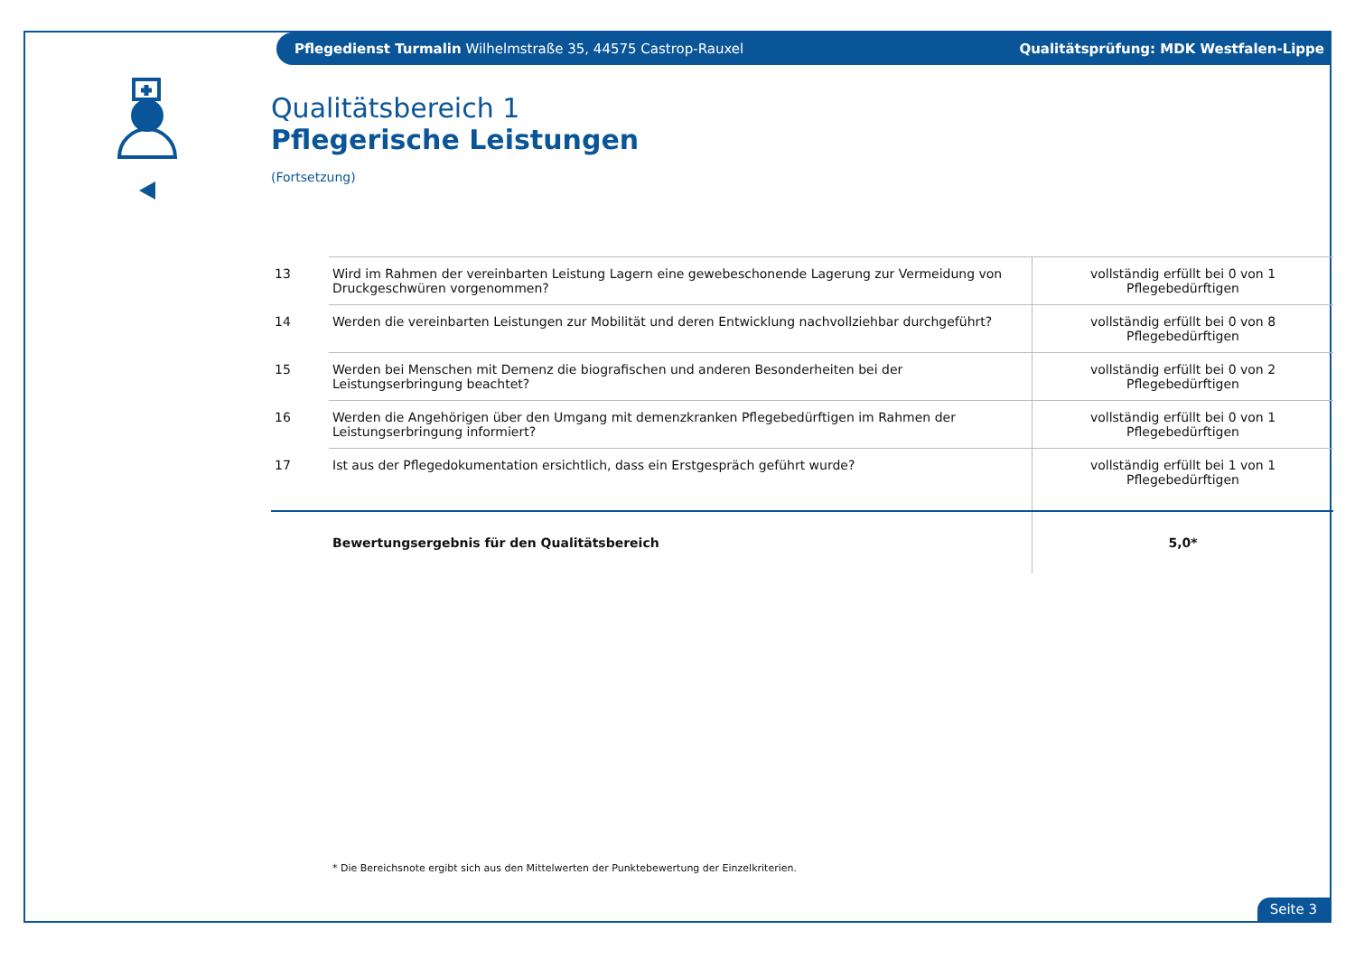Pflegedienst Turmalin Wilhelmstraße 35, 44575 Castrop-Rauxel Qualitätsprüfung: MDK Westfalen-Lippe
Qualitätsbereich 1
Pflegerische Leistungen
(Fortsetzung)
| 13 | Wird im Rahmen der vereinbarten Leistung Lagern eine gewebeschonende Lagerung zur Vermeidung von Druckgeschwüren vorgenommen? | vollständig erfüllt bei 0 von 1 Pflegebedürftigen |
| 14 | Werden die vereinbarten Leistungen zur Mobilität und deren Entwicklung nachvollziehbar durchgeführt? | vollständig erfüllt bei 0 von 8 Pflegebedürftigen |
| 15 | Werden bei Menschen mit Demenz die biografischen und anderen Besonderheiten bei der Leistungserbringung beachtet? | vollständig erfüllt bei 0 von 2 Pflegebedürftigen |
| 16 | Werden die Angehörigen über den Umgang mit demenzkranken Pflegebedürftigen im Rahmen der Leistungserbringung informiert? | vollständig erfüllt bei 0 von 1 Pflegebedürftigen |
| 17 | Ist aus der Pflegedokumentation ersichtlich, dass ein Erstgespräch geführt wurde? | vollständig erfüllt bei 1 von 1 Pflegebedürftigen |
| | Bewertungsergebnis für den Qualitätsbereich | 5,0* |
* Die Bereichsnote ergibt sich aus den Mittelwerten der Punktebewertung der Einzelkriterien.
Seite 3